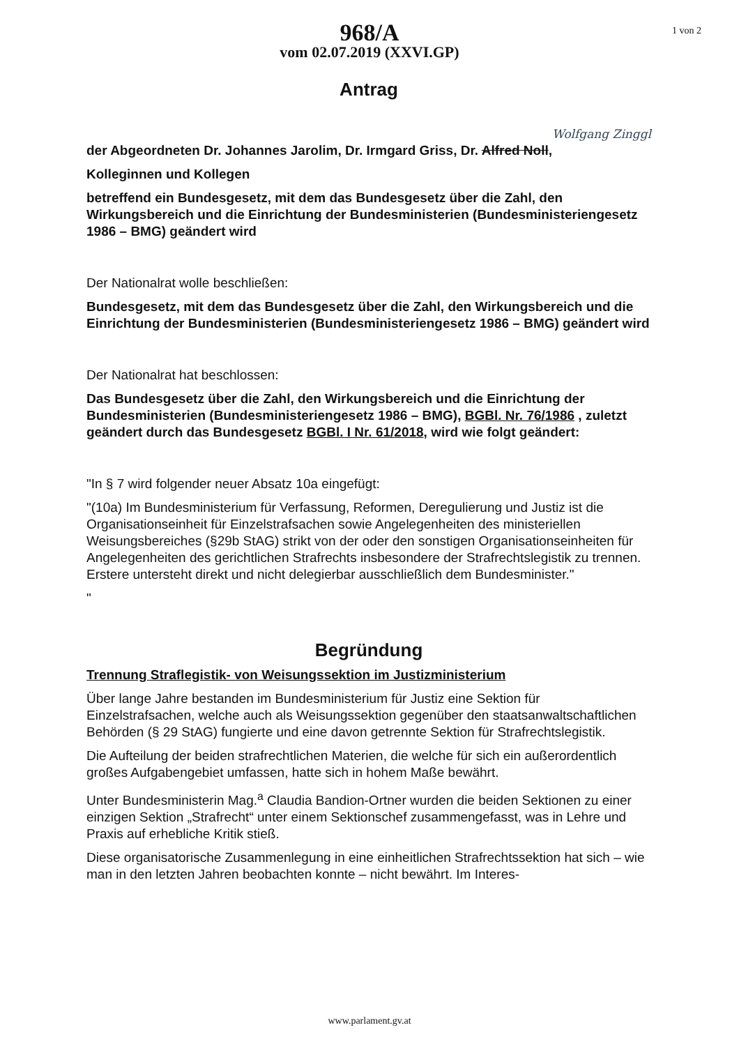1 von 2
968/A
vom 02.07.2019 (XXVI.GP)
Antrag
Wolfgang Zinggl
der Abgeordneten Dr. Johannes Jarolim, Dr. Irmgard Griss, Dr. Alfred Noll,
Kolleginnen und Kollegen
betreffend ein Bundesgesetz, mit dem das Bundesgesetz über die Zahl, den Wirkungsbereich und die Einrichtung der Bundesministerien (Bundesministeriengesetz 1986 – BMG) geändert wird
Der Nationalrat wolle beschließen:
Bundesgesetz, mit dem das Bundesgesetz über die Zahl, den Wirkungsbereich und die Einrichtung der Bundesministerien (Bundesministeriengesetz 1986 – BMG) geändert wird
Der Nationalrat hat beschlossen:
Das Bundesgesetz über die Zahl, den Wirkungsbereich und die Einrichtung der Bundesministerien (Bundesministeriengesetz 1986 – BMG), BGBl. Nr. 76/1986 , zuletzt geändert durch das Bundesgesetz BGBl. I Nr. 61/2018, wird wie folgt geändert:
"In § 7 wird folgender neuer Absatz 10a eingefügt:
"(10a) Im Bundesministerium für Verfassung, Reformen, Deregulierung und Justiz ist die Organisationseinheit für Einzelstrafsachen sowie Angelegenheiten des ministeriellen Weisungsbereiches (§29b StAG) strikt von der oder den sonstigen Organisationseinheiten für Angelegenheiten des gerichtlichen Strafrechts insbesondere der Strafrechtslegistik zu trennen. Erstere untersteht direkt und nicht delegierbar ausschließlich dem Bundesminister."
"
Begründung
Trennung Straflegistik- von Weisungssektion im Justizministerium
Über lange Jahre bestanden im Bundesministerium für Justiz eine Sektion für Einzelstrafsachen, welche auch als Weisungssektion gegenüber den staatsanwaltschaftlichen Behörden (§ 29 StAG) fungierte und eine davon getrennte Sektion für Strafrechtslegistik.
Die Aufteilung der beiden strafrechtlichen Materien, die welche für sich ein außerordentlich großes Aufgabengebiet umfassen, hatte sich in hohem Maße bewährt.
Unter Bundesministerin Mag.<sup>a</sup> Claudia Bandion-Ortner wurden die beiden Sektionen zu einer einzigen Sektion „Strafrecht“ unter einem Sektionschef zusammengefasst, was in Lehre und Praxis auf erhebliche Kritik stieß.
Diese organisatorische Zusammenlegung in eine einheitlichen Strafrechtssektion hat sich – wie man in den letzten Jahren beobachten konnte – nicht bewährt. Im Interes-
www.parlament.gv.at